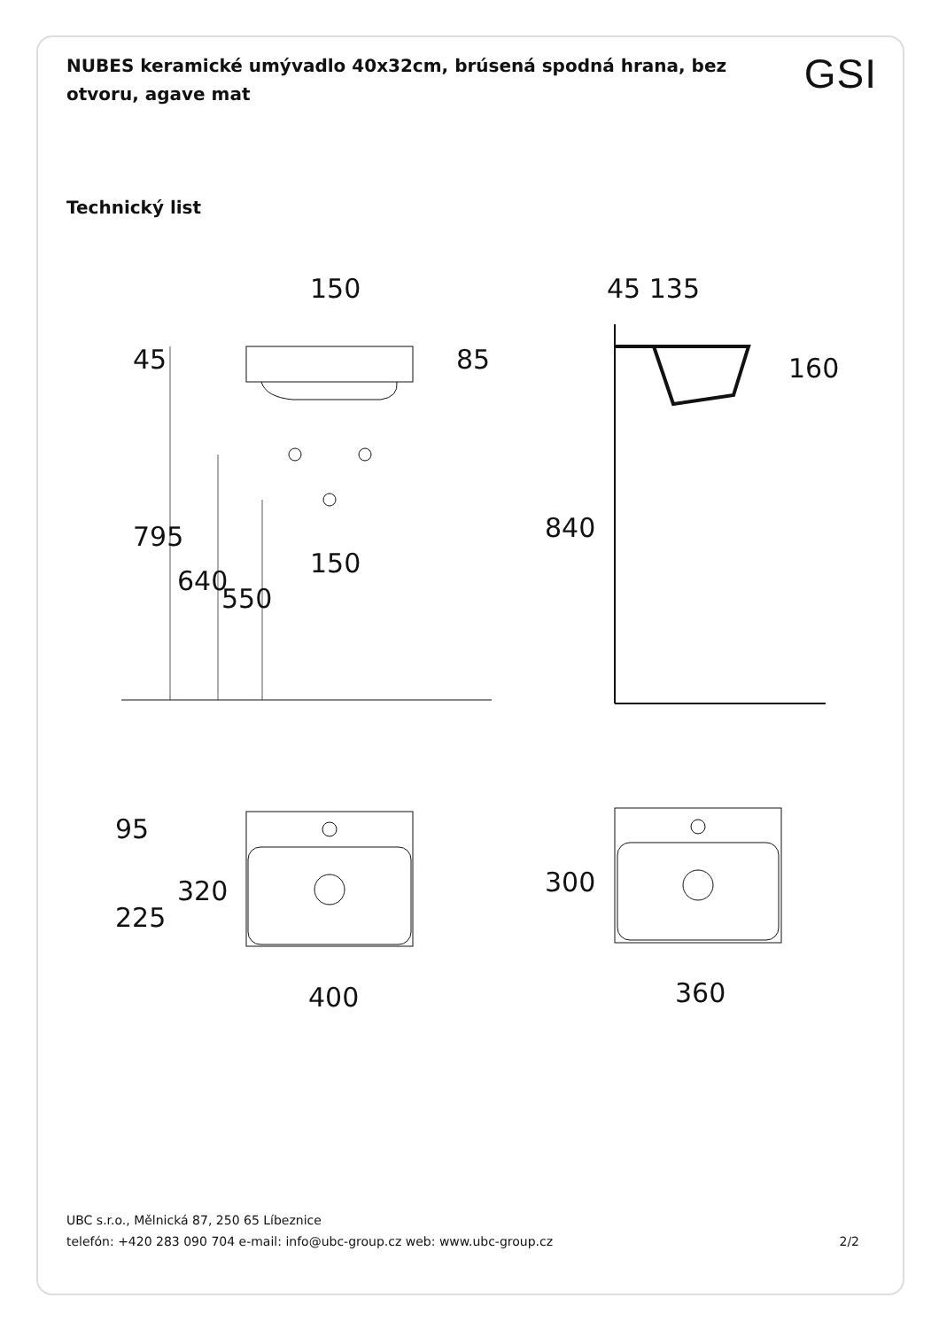NUBES keramické umývadlo 40x32cm, brúsená spodná hrana, bez otvoru, agave mat
GSI
Technický list
150
45 135
45
85
795
640
550
150
840
160
95
225
320
300
400
360
UBC s.r.o., Mělnická 87, 250 65 Líbeznice
telefón: +420 283 090 704 e-mail: info@ubc-group.cz web: www.ubc-group.cz 2/2